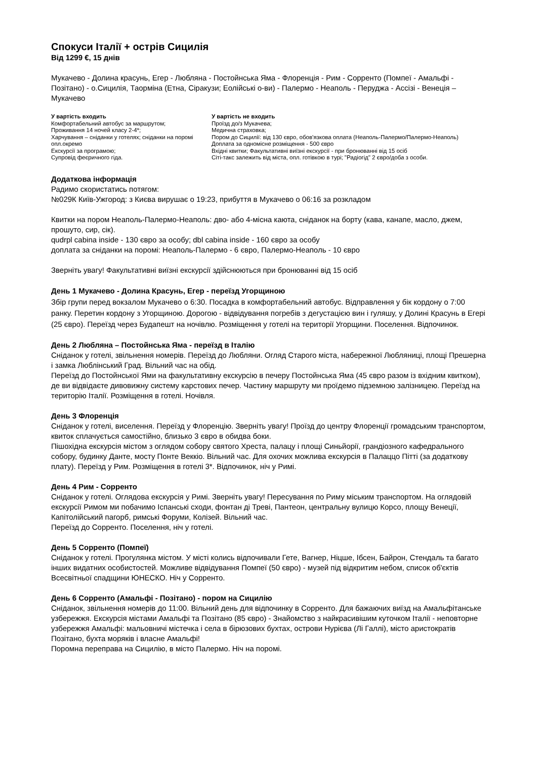Спокуси Італії + острів Сицилія
Від 1299 €, 15 днів
Мукачево - Долина красунь, Егер - Любляна - Постойнська Яма - Флоренція - Рим - Сорренто (Помпеї - Амальфі - Позітано) - о.Сицилія, Таорміна (Етна, Сіракузи; Еолійські о-ви) - Палермо - Неаполь - Перуджа - Ассізі - Венеція – Мукачево
У вартість входить
Комфортабельний автобус за маршрутом;
Проживання 14 ночей класу 2-4*;
Харчування – сніданки у готелях; сніданки на поромі опл.окремо
Екскурсії за програмою;
Супровід феєричного гіда.
У вартість не входить
Проїзд до/з Мукачева;
Медична страховка;
Пором до Сицилії: від 130 євро, обов'язкова оплата (Неаполь-Палермо/Палермо-Неаполь)
Доплата за одномісне розміщення - 500 євро
Вхідні квитки; Факультативні виїзні екскурсії - при бронюванні від 15 осіб
Сіті-такс залежить від міста, опл. готівкою в турі; "Радіогід" 2 євро/доба з особи.
Додаткова інформація
Радимо скористатись потягом:
№029К Київ-Ужгород: з Києва вирушає о 19:23, прибуття в Мукачево о 06:16 за розкладом
Квитки на пором Неаполь-Палермо-Неаполь: дво- або 4-місна каюта, сніданок на борту (кава, канапе, масло, джем, прошуто, сир, сік).
qudrpl cabina inside - 130 євро за особу; dbl cabina inside - 160 євро за особу
доплата за сніданки на поромі: Неаполь-Палермо - 6 євро, Палермо-Неаполь - 10 євро
Зверніть увагу! Факультативні виїзні екскурсії здійснюються при бронюванні від 15 осіб
День 1 Мукачево - Долина Красунь, Егер - переїзд Угорщиною
Збір групи перед вокзалом Мукачево о 6:30. Посадка в комфортабельний автобус. Відправлення у бік кордону о 7:00 ранку. Перетин кордону з Угорщиною. Дорогою - відвідування погребів з дегустацією вин і гуляшу, у Долині Красунь в Егері (25 євро). Переїзд через Будапешт на ночівлю. Розміщення у готелі на території Угорщини. Поселення. Відпочинок.
День 2 Любляна – Постойнська Яма - переїзд в Італію
Сніданок у готелі, звільнення номерів. Переїзд до Любляни. Огляд Старого міста, набережної Любляниці, площі Прешерна і замка Люблінський Град. Вільний час на обід.
Переїзд до Постойнської Ями на факультативну екскурсію в печеру Постойнська Яма (45 євро разом із вхідним квитком), де ви відвідаєте дивовижну систему карстових печер. Частину маршруту ми проїдемо підземною залізницею. Переїзд на територію Італії. Розміщення в готелі. Ночівля.
День 3 Флоренція
Сніданок у готелі, виселення. Переїзд у Флоренцію. Зверніть увагу! Проїзд до центру Флоренції громадським транспортом, квиток сплачується самостійно, близько 3 євро в обидва боки.
Пішохідна екскурсія містом з оглядом собору святого Хреста, палацу і площі Синьйорії, грандіозного кафедрального собору, будинку Данте, мосту Понте Веккіо. Вільний час. Для охочих можлива екскурсія в Палаццо Пітті (за додаткову плату). Переїзд у Рим. Розміщення в готелі 3*. Відпочинок, ніч у Римі.
День 4 Рим - Сорренто
Сніданок у готелі. Оглядова екскурсія у Римі. Зверніть увагу! Пересування по Риму міським транспортом. На оглядовій екскурсії Римом ми побачимо Іспанські сходи, фонтан ді Треві, Пантеон, центральну вулицю Корсо, площу Венеції, Капітолійський пагорб, римські Форуми, Колізей. Вільний час.
Переїзд до Сорренто. Поселення, ніч у готелі.
День 5 Сорренто (Помпеї)
Сніданок у готелі. Прогулянка містом. У місті колись відпочивали Гете, Вагнер, Ніцше, Ібсен, Байрон, Стендаль та багато інших видатних особистостей. Можливе відвідування Помпеї (50 євро) - музей під відкритим небом, список об'єктів Всесвітньої спадщини ЮНЕСКО. Ніч у Сорренто.
День 6 Сорренто (Амальфі - Позітано) - пором на Сицилію
Сніданок, звільнення номерів до 11:00. Вільний день для відпочинку в Сорренто. Для бажаючих виїзд на Амальфітанське узбережжя. Екскурсія містами Амальфі та Позітано (85 євро) - Знайомство з найкрасивішим куточком Італії - неповторне узбережжя Амальфі: мальовничі містечка і села в бірюзових бухтах, острови Нурієва (Лі Галлі), місто аристократів Позітано, бухта моряків і власне Амальфі!
Поромна переправа на Сицилію, в місто Палермо. Ніч на поромі.